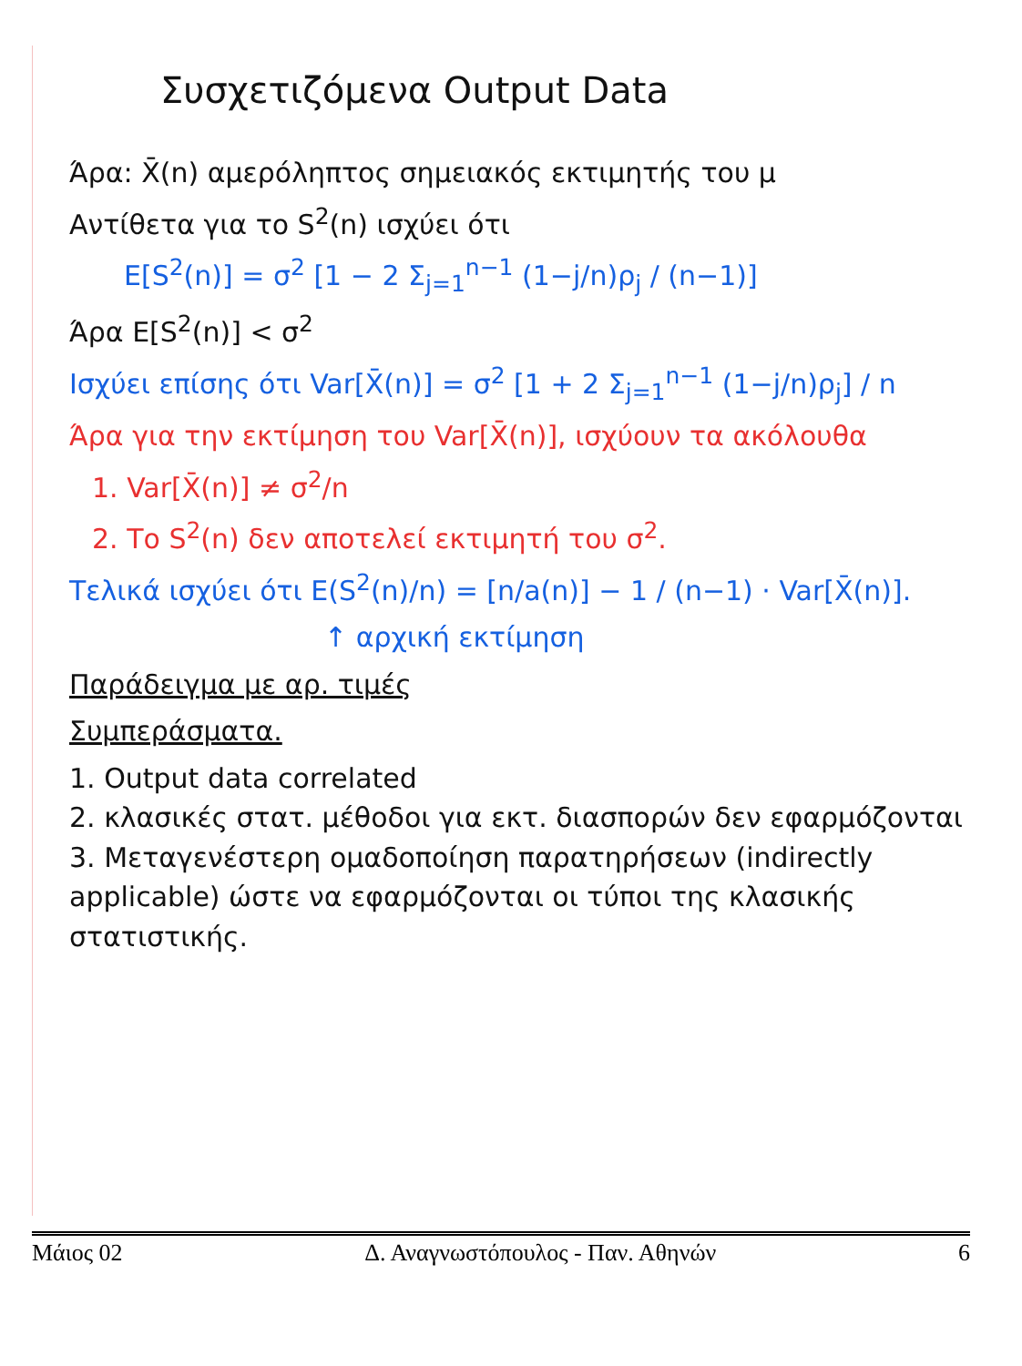Συσχετιζόμενα Output Data
Άρα: X̄(n) αμερόληπτος σημειακός εκτιμητής του μ
Αντίθετα για το S<sup>2</sup>(n) ισχύει ότι
E[S<sup>2</sup>(n)] = σ<sup>2</sup> [1 − 2 Σ<sub>j=1</sub><sup>n−1</sup> (1−j/n)ρ<sub>j</sub> / (n−1)]
Άρα E[S<sup>2</sup>(n)] < σ<sup>2</sup>
Ισχύει επίσης ότι Var[X̄(n)] = σ<sup>2</sup> [1 + 2 Σ<sub>j=1</sub><sup>n−1</sup> (1−j/n)ρ<sub>j</sub>] / n
Άρα για την εκτίμηση του Var[X̄(n)], ισχύουν τα ακόλουθα
1. Var[X̄(n)] ≠ σ<sup>2</sup>/n
2. Το S<sup>2</sup>(n) δεν αποτελεί εκτιμητή του σ<sup>2</sup>.
Τελικά ισχύει ότι E(S<sup>2</sup>(n)/n) = [n/a(n)] − 1 / (n−1) · Var[X̄(n)].
↑ αρχική εκτίμηση
Παράδειγμα με αρ. τιμές
Συμπεράσματα.
1. Output data correlated
2. κλασικές στατ. μέθοδοι για εκτ. διασπορών δεν εφαρμόζονται
3. Μεταγενέστερη ομαδοποίηση παρατηρήσεων (indirectly applicable) ώστε να εφαρμόζονται οι τύποι της κλασικής στατιστικής.
Μάιος 02 Δ. Αναγνωστόπουλος - Παν. Αθηνών 6